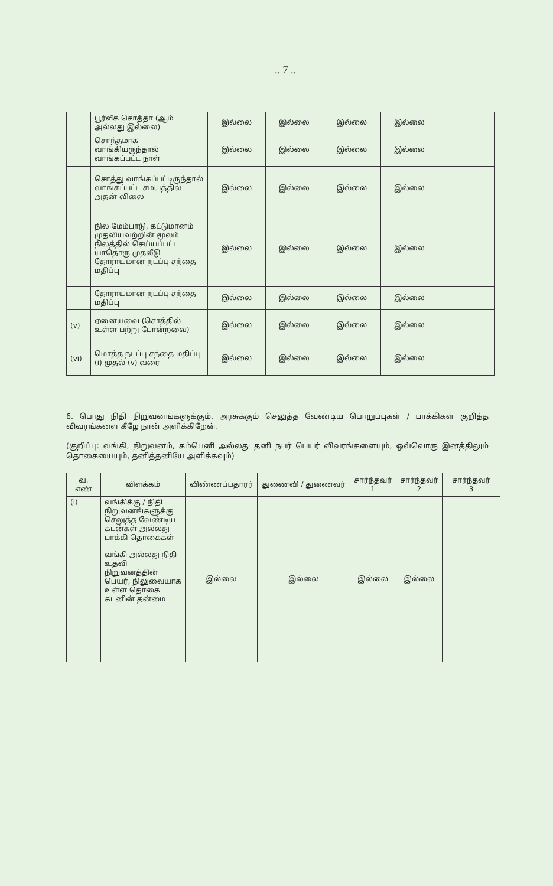.. 7 ..
| | பூர்வீக சொத்தா (ஆம் அல்லது இல்லை) | இல்லை | இல்லை | இல்லை | இல்லை | |
| | சொந்தமாக வாங்கியருந்தால் வாங்கப்பட்ட நாள் | இல்லை | இல்லை | இல்லை | இல்லை | |
| | சொத்து வாங்கப்பட்டிருந்தால் வாங்கப்பட்ட சமயத்தில் அதன் விலை | இல்லை | இல்லை | இல்லை | இல்லை | |
| | நில மேம்பாடு, கட்டுமானம் முதலியவற்றின் மூலம் நிலத்தில் செய்யப்பட்ட யாதொரு முதலீடு தோராயமான நடப்பு சந்தை மதிப்பு | இல்லை | இல்லை | இல்லை | இல்லை | |
| | தோராயமான நடப்பு சந்தை மதிப்பு | இல்லை | இல்லை | இல்லை | இல்லை | |
| (v) | ஏனையவை (சொத்தில் உள்ள பற்று போன்றவை) | இல்லை | இல்லை | இல்லை | இல்லை | |
| (vi) | மொத்த நடப்பு சந்தை மதிப்பு (i) முதல் (v) வரை | இல்லை | இல்லை | இல்லை | இல்லை | |
6. பொது நிதி நிறுவனங்களுக்கும், அரசுக்கும் செலுத்த வேண்டிய பொறுப்புகள் / பாக்கிகள் குறித்த விவரங்களை கீழே நான் அளிக்கிறேன்.
(குறிப்பு: வங்கி, நிறுவனம், கம்பெனி அல்லது தனி நபர் பெயர் விவரங்களையும், ஒவ்வொரு இனத்திலும் தொகையையும், தனித்தனியே அளிக்கவும்)
| வ. எண் | விளக்கம் | விண்ணப்பதாரர் | துணைவி / துணைவர் | சார்ந்தவர் 1 | சார்ந்தவர் 2 | சார்ந்தவர் 3 |
| --- | --- | --- | --- | --- | --- | --- |
| (i) | வங்கிக்கு / நிதி நிறுவனங்களுக்கு செலுத்த வேண்டிய கடன்கள் அல்லது பாக்கி தொகைகள் வங்கி அல்லது நிதி உதவி நிறுவனத்தின் பெயர், நிலுவையாக உள்ள தொகை கடனின் தன்மை | இல்லை | இல்லை | இல்லை | இல்லை | |